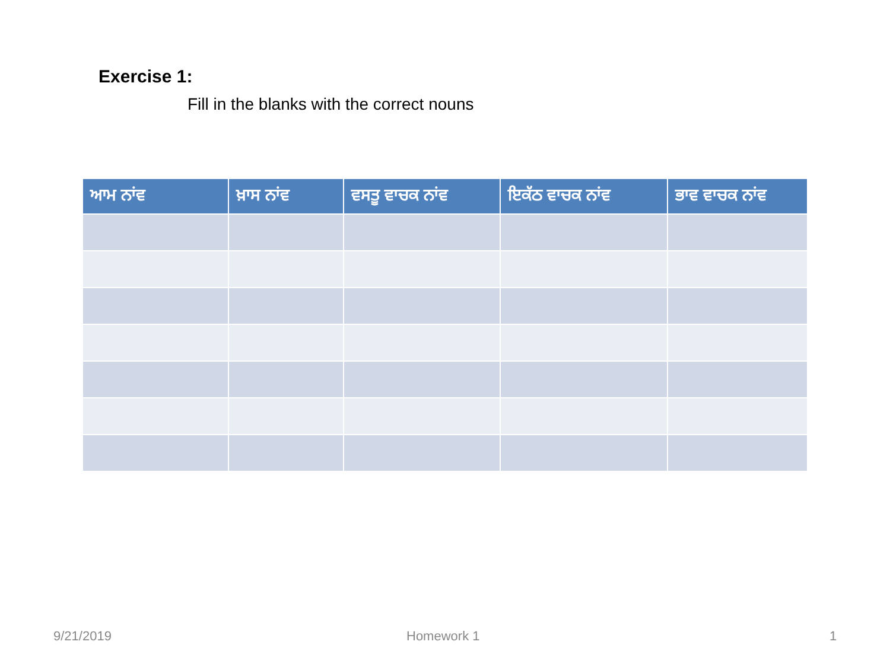Exercise 1:
Fill in the blanks with the correct nouns
| ਆਮ ਨਾਂਵ | ਖ਼ਾਸ ਨਾਂਵ | ਵਸਤੂ ਵਾਚਕ ਨਾਂਵ | ਇਕੱਠ ਵਾਚਕ ਨਾਂਵ | ਭਾਵ ਵਾਚਕ ਨਾਂਵ |
| --- | --- | --- | --- | --- |
9/21/2019 Homework 1 1